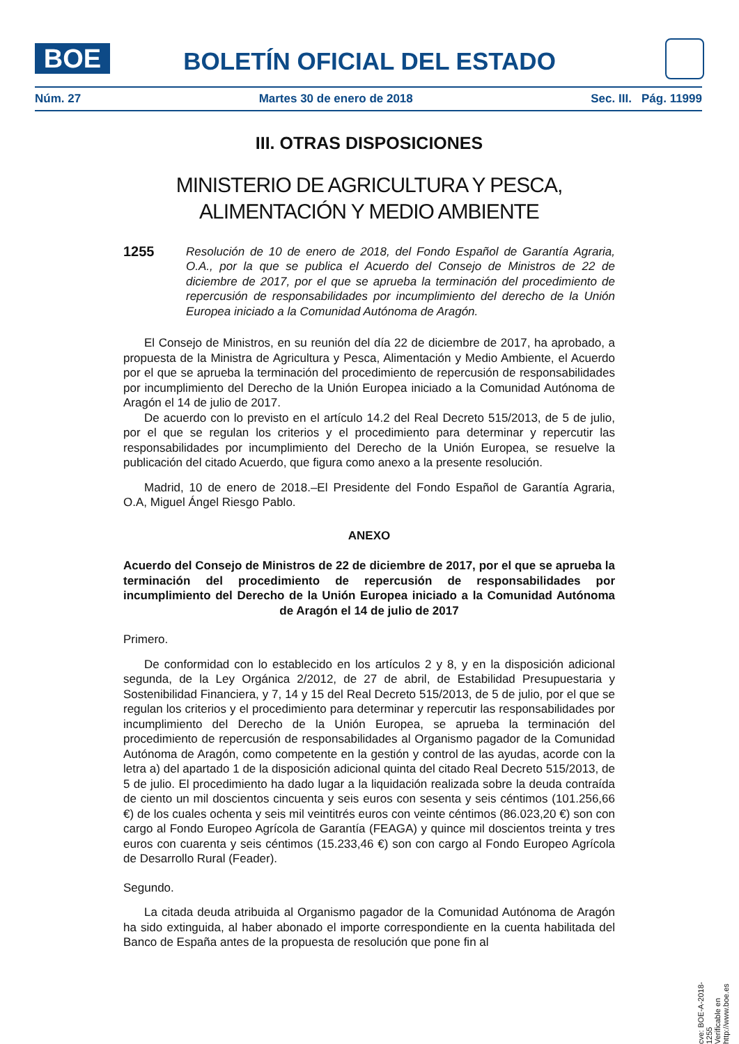BOE
BOLETÍN OFICIAL DEL ESTADO
Núm. 27 Martes 30 de enero de 2018 Sec. III. Pág. 11999
III. OTRAS DISPOSICIONES
MINISTERIO DE AGRICULTURA Y PESCA,
ALIMENTACIÓN Y MEDIO AMBIENTE
1255 Resolución de 10 de enero de 2018, del Fondo Español de Garantía Agraria, O.A., por la que se publica el Acuerdo del Consejo de Ministros de 22 de diciembre de 2017, por el que se aprueba la terminación del procedimiento de repercusión de responsabilidades por incumplimiento del derecho de la Unión Europea iniciado a la Comunidad Autónoma de Aragón.
El Consejo de Ministros, en su reunión del día 22 de diciembre de 2017, ha aprobado, a propuesta de la Ministra de Agricultura y Pesca, Alimentación y Medio Ambiente, el Acuerdo por el que se aprueba la terminación del procedimiento de repercusión de responsabilidades por incumplimiento del Derecho de la Unión Europea iniciado a la Comunidad Autónoma de Aragón el 14 de julio de 2017.
De acuerdo con lo previsto en el artículo 14.2 del Real Decreto 515/2013, de 5 de julio, por el que se regulan los criterios y el procedimiento para determinar y repercutir las responsabilidades por incumplimiento del Derecho de la Unión Europea, se resuelve la publicación del citado Acuerdo, que figura como anexo a la presente resolución.
Madrid, 10 de enero de 2018.–El Presidente del Fondo Español de Garantía Agraria, O.A, Miguel Ángel Riesgo Pablo.
ANEXO
Acuerdo del Consejo de Ministros de 22 de diciembre de 2017, por el que se aprueba la terminación del procedimiento de repercusión de responsabilidades por incumplimiento del Derecho de la Unión Europea iniciado a la Comunidad Autónoma de Aragón el 14 de julio de 2017
Primero.
De conformidad con lo establecido en los artículos 2 y 8, y en la disposición adicional segunda, de la Ley Orgánica 2/2012, de 27 de abril, de Estabilidad Presupuestaria y Sostenibilidad Financiera, y 7, 14 y 15 del Real Decreto 515/2013, de 5 de julio, por el que se regulan los criterios y el procedimiento para determinar y repercutir las responsabilidades por incumplimiento del Derecho de la Unión Europea, se aprueba la terminación del procedimiento de repercusión de responsabilidades al Organismo pagador de la Comunidad Autónoma de Aragón, como competente en la gestión y control de las ayudas, acorde con la letra a) del apartado 1 de la disposición adicional quinta del citado Real Decreto 515/2013, de 5 de julio. El procedimiento ha dado lugar a la liquidación realizada sobre la deuda contraída de ciento un mil doscientos cincuenta y seis euros con sesenta y seis céntimos (101.256,66 €) de los cuales ochenta y seis mil veintitrés euros con veinte céntimos (86.023,20 €) son con cargo al Fondo Europeo Agrícola de Garantía (FEAGA) y quince mil doscientos treinta y tres euros con cuarenta y seis céntimos (15.233,46 €) son con cargo al Fondo Europeo Agrícola de Desarrollo Rural (Feader).
Segundo.
La citada deuda atribuida al Organismo pagador de la Comunidad Autónoma de Aragón ha sido extinguida, al haber abonado el importe correspondiente en la cuenta habilitada del Banco de España antes de la propuesta de resolución que pone fin al
cve: BOE-A-2018-1255
Verificable en http://www.boe.es